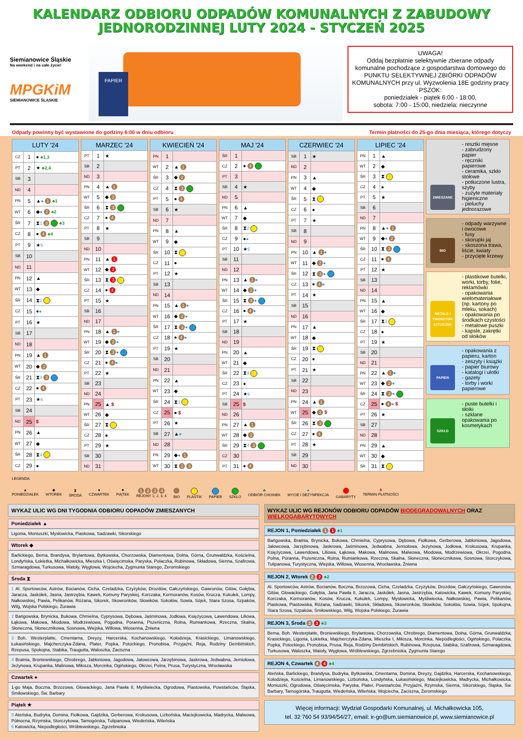KALENDARZ ODBIORU ODPADÓW KOMUNALNYCH Z ZABUDOWY JEDNORODZINNEJ LUTY 2024 - STYCZEŃ 2025
Siemianowice Śląskie
Na weekend i na całe życie!
MPGKiM
SIEMIANOWICE ŚLĄSKIE
PAPIER
UWAGA!
Oddaj bezpłatnie selektywnie zbierane odpady komunalne pochodzące z gospodarstwa domowego do PUNKTU SELEKTYWNEJ ZBIÓRKI ODPADÓW KOMUNALNYCH przy ul. Wyzwolenia 18E godziny pracy PSZOK:
poniedziałek - piątek 6:00 - 18:00,
sobota: 7:00 - 15:00, niedziela: nieczynne
Odpady powinny być wystawione do godziny 6:00 w dniu odbioru Termin płatności do 25-go dnia miesiąca, którego dotyczy
| LUTY '24 | | |
| --- | --- | --- |
| CZ | 1 | ● ♣1,3 |
| PT | 2 | ★ ♣2,4 |
| SB | 3 | |
| ND | 4 | |
| PN | 5 | ▲ ● 1 ♣1 |
| WT | 6 | ◆ ● 2 ♣2 |
| ŚR | 7 | ⧗ 1 3 ♣3 |
| CZ | 8 | ● 4 ♣4 |
| PT | 9 | ★ 5 |
| SB | 10 | |
| ND | 11 | |
| PN | 12 | ▲ |
| WT | 13 | ◆ |
| ŚR | 14 | ⧗ 2 |
| CZ | 15 | ● ● |
| PT | 16 | ★ |
| SB | 17 | |
| ND | 18 | |
| PN | 19 | ▲ 1 |
| WT | 20 | ◆ 2 |
| ŚR | 21 | ⧗ 3 3 |
| CZ | 22 | ● 4 |
| PT | 23 | ★ 6 |
| SB | 24 | |
| ND | 25 | $ |
| PN | 26 | ▲ |
| WT | 27 | ◆ |
| ŚR | 28 | ⧗ 4 |
| CZ | 29 | ● |
| MARZEC '24 | | |
| --- | --- | --- |
| PT | 1 | ★ |
| SB | 2 | |
| ND | 3 | |
| PN | 4 | ▲ 1 |
| WT | 5 | ◆ 2 |
| ŚR | 6 | ⧗ 3 |
| CZ | 7 | ● 4 |
| PT | 8 | ★ |
| SB | 9 | |
| ND | 10 | |
| PN | 11 | ▲ 1 |
| WT | 12 | ◆ 2 |
| ŚR | 13 | ⧗ 3 |
| CZ | 14 | ● 4 |
| PT | 15 | ★ |
| SB | 16 | |
| ND | 17 | |
| PN | 18 | ▲ 1 ● |
| WT | 19 | ◆ 2 ● |
| ŚR | 20 | ⧗ 3 ● |
| CZ | 21 | ● 4 ● |
| PT | 22 | ★ |
| SB | 23 | |
| ND | 24 | |
| PN | 25 | ▲ $ |
| WT | 26 | ◆ |
| ŚR | 27 | ⧗ |
| CZ | 28 | ● |
| PT | 29 | ★ |
| SB | 30 | |
| ND | 31 | |
| KWIECIEŃ '24 | | |
| --- | --- | --- |
| PN | 1 | |
| WT | 2 | ▲ 1 |
| ŚR | 3 | ◆ 2 |
| CZ | 4 | ⧗ 3 |
| PT | 5 | ● 4 |
| SB | 6 | ★ |
| ND | 7 | |
| PN | 8 | ▲ |
| WT | 9 | ◆ |
| ŚR | 10 | ⧗ |
| CZ | 11 | ● |
| PT | 12 | ★ |
| SB | 13 | |
| ND | 14 | |
| PN | 15 | ▲ 1 ● |
| WT | 16 | ◆ 2 ● |
| ŚR | 17 | ⧗ 3 ● |
| CZ | 18 | ● 4 ● |
| PT | 19 | ★ |
| SB | 20 | |
| ND | 21 | |
| PN | 22 | ▲ |
| WT | 23 | ◆ |
| ŚR | 24 | ⧗ 1 |
| CZ | 25 | ● $ |
| PT | 26 | ★ |
| SB | 27 | ▲ ● |
| ND | 28 | |
| PN | 29 | ◆ ● 1 |
| WT | 30 | ⧗ 2 3 |
| MAJ '24 | | |
| --- | --- | --- |
| ŚR | 1 | |
| CZ | 2 | ● 4 |
| PT | 3 | |
| SB | 4 | ★ |
| ND | 5 | |
| PN | 6 | ▲ |
| WT | 7 | ◆ |
| ŚR | 8 | ⧗ 2 |
| CZ | 9 | ● ● |
| PT | 10 | ★ 5 |
| SB | 11 | |
| ND | 12 | |
| PN | 13 | ▲ 1 ● |
| WT | 14 | ◆ 2 ● |
| ŚR | 15 | ⧗ 3 ● |
| CZ | 16 | ● 4 ● |
| PT | 17 | ★ |
| SB | 18 | |
| ND | 19 | |
| PN | 20 | ▲ |
| WT | 21 | ◆ |
| ŚR | 22 | ⧗ 3 |
| CZ | 23 | ● |
| PT | 24 | ★ 6 |
| SB | 25 | $ |
| ND | 26 | |
| PN | 27 | ▲ 1 |
| WT | 28 | ◆ 2 |
| ŚR | 29 | ⧗ 4 3 |
| CZ | 30 | |
| PT | 31 | ● 4 |
| CZERWIEC '24 | | |
| --- | --- | --- |
| SB | 1 | ★ |
| ND | 2 | |
| PN | 3 | ▲ |
| WT | 4 | ◆ |
| ŚR | 5 | ⧗ |
| CZ | 6 | ● |
| PT | 7 | ★ |
| SB | 8 | |
| ND | 9 | |
| PN | 10 | ▲ 1 ● |
| WT | 11 | ◆ 2 ● |
| ŚR | 12 | ⧗ 3 ● |
| CZ | 13 | ● 4 ● |
| PT | 14 | ★ |
| SB | 15 | |
| ND | 16 | |
| PN | 17 | ▲ |
| WT | 18 | ◆ |
| ŚR | 19 | ⧗ |
| CZ | 20 | ● |
| PT | 21 | ★ |
| SB | 22 | |
| ND | 23 | |
| PN | 24 | ▲ 1 |
| WT | 25 | ◆ 2 $ |
| ŚR | 26 | ⧗ 3 |
| CZ | 27 | ● 4 |
| PT | 28 | ★ |
| SB | 29 | |
| ND | 30 | |
| LIPIEC '24 | | |
| --- | --- | --- |
| PN | 1 | ▲ |
| WT | 2 | ◆ |
| ŚR | 3 | ⧗ |
| CZ | 4 | ● |
| PT | 5 | ★ |
| SB | 6 | |
| ND | 7 | |
| PN | 8 | ▲ ● 1 |
| WT | 9 | ◆ ● 2 |
| ŚR | 10 | ⧗ 3 |
| CZ | 11 | ● 4 |
| PT | 12 | ★ |
| SB | 13 | |
| ND | 14 | |
| PN | 15 | ▲ |
| WT | 16 | ◆ |
| ŚR | 17 | ⧗ 1 |
| CZ | 18 | ● |
| PT | 19 | ★ |
| SB | 20 | |
| ND | 21 | |
| PN | 22 | ▲ 1 ● |
| WT | 23 | ◆ 2 ● |
| ŚR | 24 | ⧗ 3 ● |
| CZ | 25 | ● 4 ● $ |
| PT | 26 | ★ |
| SB | 27 | |
| ND | 28 | |
| PN | 29 | ▲ |
| WT | 30 | ◆ |
| ŚR | 31 | ⧗ |
ZMIESZANE
- resztki mięsne
- zabrudzony papier
- ręczniki papierowe
- ceramika, szkło stołowe
- potłuczone lustra, szyby
- zużyte materiały higieniczne
- pieluchy jednorazowe
BIO
- odpady warzywne i owocowe
- fusy
- skorupki jaj
- skoszona trawa, liście, kwiaty
- przycięte krzewy
METALE I TWORZYWA SZTUCZNE
- plastikowe butelki, worki, torby, folie, reklamówki
- opakowania wielomateriałowe (np. kartony po mleku, sokach)
- opakowania po środkach czystości
- metalowe puszki
- kapsle, zakrętki od słoików
PAPIER
- opakowania z papieru, karton
- zeszyty i książki
- papier biurowy
- katalogi i ulotki
- gazety
- torby i worki papierowe
SZKŁO
- puste butelki i słoiki
- szklane opakowania po kosmetykach
LEGENDA:
▲
PONIEDZIAŁEK ◆
WTOREK ⧗
ŚRODA ●
CZWARTEK ★
PIĄTEK 1 2 3 4
REJONY 1, 2, 3, 4
BIO
PLASTIK
PAPIER
SZKŁO ♣
ODBIÓR CHOINEK ●
MYCIE I DEZYNFEKCJA
GABARYTY $
TERMIN PŁATNOŚCI
WYKAZ ULIC WG DNI TYGODNIA ODBIORU ODPADÓW ZMIESZANYCH
Poniedziałek ▲
Ligonia, Moniuszki, Mysłowicka, Piaskowa, Sadzawki, Sikorskiego
Wtorek ◆
Barlickiego, Bema, Brandysa, Brylantowa, Bytkowska, Chorzowska, Diamentowa, Dolna, Górna, Grunwaldzka, Kościelna, Londyńska, Łokietka, Michałkowicka, Mieszka I, Oświęcimska, Paryska, Polaczka, Rubinowa, Składowa, Sienna, Szafirowa, Szmaragdowa, Turkusowa, Watoły, Węglowa, Wojciecha, Zygmunta Starego, Żeromskiego
Środa ⧗
1 Al. Sportowców, Astrów, Bocianów, Cicha, Czeladzka, Czyżyków, Drozdów, Gałczyńskiego, Gawronów, Gilów, Gołębia, Jaracza, Jaskółek, Jasna, Jastrzębia, Kawek, Komuny Paryskiej, Korczaka, Kormoranów, Kosów, Krucza, Kukułek, Lompy, Nałkowskiej, Pawia, Pelikanów, Różana, Sikorek, Skowronków, Słowików, Sokołów, Sowia, Sójek, Stara Szosa, Szpaków, Wilg, Wojska Polskiego, Żurawia
2 Bańgowska, Brynicka, Bukowa, Chmielna, Cyprysowa, Dębowa, Jaśminowa, Jodłowa, Księżycowa, Lawendowa, Liliowa, Łąkowa, Makowa, Miodowa, Modrzewiowa, Pogodna, Poranna, Pszeniczna, Rolna, Rumiankowa, Rzeczna, Skalna, Słoneczna, Słonecznikowa, Sosnowa, Wiejska, Willowa, Wiosenna, Żniwna
3 Boh. Westerplatte, Cmentarna, Dreyzy, Harcerska, Kochanowskiego, Kołodzieja, Krasickiego, Limanowskiego, Łukasińskiego, Majcherczyka-Zdana, Plater, Popka, Potockiego, Pronobisa, Przyjaźni, Reja, Rodziny Dembińskich, Rzepusa, Spokojna, Stabika, Traugutta, Waloszka, Zaciszna
4 Bratnia, Broniewskiego, Chrobrego, Jabłoniowa, Jagodowa, Jałowcowa, Jarzębinowa, Jaskrowa, Jedwabna, Jemiołowa, Jeżynowa, Krupanka, Malinowa, Miłosza, Morcinka, Ogińskiego, Okrzei, Polna, Prusa, Turystyczna, Wrocławska
Czwartek ●
1-go Maja, Boczna, Brzozowa, Głowackiego, Jana Pawła II, Myśliwiecka, Ogrodowa, Piastowska, Powstańców, Śląska, Śmiłowskiego, Św. Barbary
Piątek ★
5 Ateńska, Budryka, Domina, Fiołkowa, Gajdzika, Gerberowa, Krokusowa, Lizbońska, Maciejkowicka, Madrycka, Malwowa, Północna, Rzymska, Storczykowa, Tarnogórska, Tulipanowa, Wiedeńska, Wileńska
6 Katowicka, Niepodległości, Wróblewskiego, Zgrzebnioka
WYKAZ ULIC WG REJONÓW ODBIORU ODPADÓW BIODEGRADOWALNYCH ORAZ WIELKOGABARYTOWYCH
REJON 1, Poniedziałek 1 1 ♣1
Bańgowska, Bratnia, Brynicka, Bukowa, Chmielna, Cyprysowa, Dębowa, Fiołkowa, Gerberowa, Jabłoniowa, Jagodowa, Jałowcowa, Jarzębinowa, Jaskrowa, Jaśminowa, Jedwabna, Jemiołowa, Jeżynowa, Jodłowa, Krokusowa, Krupanka, Księżycowa, Lawendowa, Liliowa, Łąkowa, Makowa, Malinowa, Malwowa, Miodowa, Modrzewiowa, Okrzei, Pogodna, Polna, Poranna, Pszeniczna, Rolna, Rumiankowa, Rzeczna, Skalna, Słoneczna, Słonecznikowa, Sosnowa, Storczykowa, Tulipanowa, Turystyczna, Wiejska, Willowa, Wiosenna, Wrocławska, Żniwna
REJON 2, Wtorek 2 2 ♣2
Al. Sportowców, Astrów, Bocianów, Boczna, Brzozowa, Cicha, Czeladzka, Czyżyków, Drozdów, Gałczyńskiego, Gawronów, Gilów, Głowackiego, Gołębia, Jana Pawła II, Jaracza, Jaskółek, Jasna, Jastrzębia, Katowicka, Kawek, Komuny Paryskiej, Korczaka, Kormoranów, Kosów, Krucza, Kukułek, Lompy, Mysłowicka, Myśliwiecka, Nałkowskiej, Pawia, Pelikanów, Piaskowa, Piastowska, Różana, Sadzawki, Sikorek, Składowa, Skowronków, Słowików, Sokołów, Sowia, Sójek, Spokojna, Stara Szosa, Szpaków, Śmiłowskiego, Wilg, Wojska Polskiego, Żurawia
REJON 3, Środa 3 3 ♣3
Bema, Boh. Westerplatte, Broniewskiego, Brylantowa, Chorzowska, Chrobrego, Diamentowa, Dolna, Górna, Grunwaldzka, Krasickiego, Ligonia, Łokietka, Majcherczyka-Zdana, Mieszka I, Miłosza, Morcinka, Niepodległości, Ogińskiego, Polaczka, Popka, Potockiego, Pronobisa, Prusa, Reja, Rodziny Dembińskich, Rubinowa, Rzepusa, Stabika, Szafirowa, Szmaragdowa, Turkusowa, Waloszka, Watoły, Węglowa, Wróblewskiego, Zgrzebnioka, Zygmunta Starego
REJON 4, Czwartek 4 4 ♣4
Ateńska, Barlickiego, Brandysa, Budryka, Bytkowska, Cmentarna, Domina, Dreyzy, Gajdzika, Harcerska, Kochanowskiego, Kołodzieja, Kościelna, Limanowskiego, Lizbońska, Londyńska, Łukasińskiego, Maciejkowicka, Madrycka, Michałkowicka, Moniuszki, Ogrodowa, Oświęcimska, Paryska, Plater, Powstańców, Przyjaźni, Rzymska, Sienna, Sikorskiego, Śląska, Św. Barbary, Tarnogórska, Traugutta, Wiedeńska, Wileńska, Wojciecha, Zaciszna, Żeromskiego
Więcej informacji: Wydział Gospodarki Komunalnej, ul. Michałkowicka 105,
tel. 32 760 54 93/94/54/27, email: ir-go@um.siemianowice.pl, www.siemianowice.pl